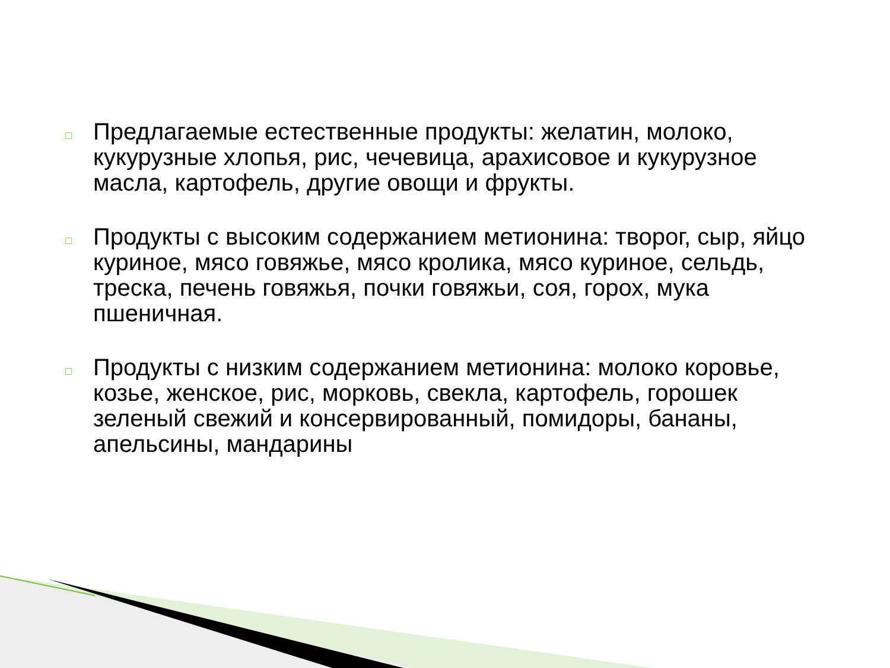□
Предлагаемые естественные продукты: желатин, молоко, кукурузные хлопья, рис, чечевица, арахисовое и кукурузное масла, картофель, другие овощи и фрукты.
□
Продукты с высоким содержанием метионина: творог, сыр, яйцо куриное, мясо говяжье, мясо кролика, мясо куриное, сельдь, треска, печень говяжья, почки говяжьи, соя, горох, мука пшеничная.
□
Продукты с низким содержанием метионина: молоко коровье, козье, женское, рис, морковь, свекла, картофель, горошек зеленый свежий и консервированный, помидоры, бананы, апельсины, мандарины